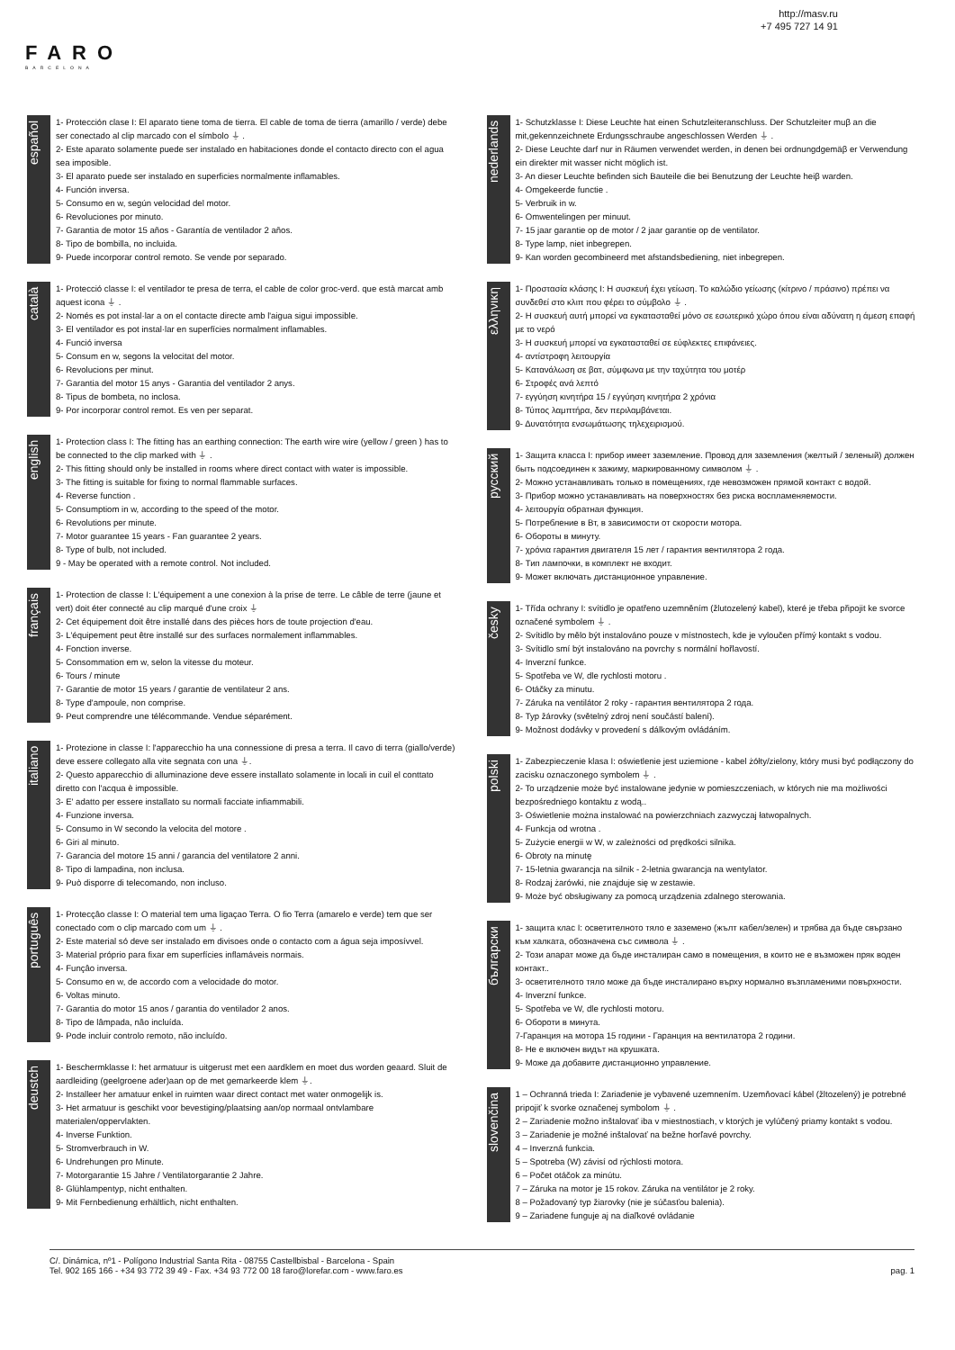http://masv.ru
+7 495 727 14 91
FARO
BARCELONA
español
1- Protección clase I: El aparato tiene toma de tierra. El cable de toma de tierra (amarillo / verde) debe ser conectado al clip marcado con el símbolo ⏚ .
2- Este aparato solamente puede ser instalado en habitaciones donde el contacto directo con el agua sea imposible.
3- El aparato puede ser instalado en superficies normalmente inflamables.
4- Función inversa.
5- Consumo en w, según velocidad del motor.
6- Revoluciones por minuto.
7- Garantia de motor 15 años - Garantía de ventilador 2 años.
8- Tipo de bombilla, no incluida.
9- Puede incorporar control remoto. Se vende por separado.
català
1- Protecció classe I: el ventilador te presa de terra, el cable de color groc-verd. que està marcat amb aquest icona ⏚ .
2- Només es pot instal·lar a on el contacte directe amb l'aigua sigui impossible.
3- El ventilador es pot instal·lar en superfícies normalment inflamables.
4- Funció inversa
5- Consum en w, segons la velocitat del motor.
6- Revolucions per minut.
7- Garantia del motor 15 anys - Garantia del ventilador 2 anys.
8- Tipus de bombeta, no inclosa.
9- Por incorporar control remot. Es ven per separat.
english
1- Protection class I: The fitting has an earthing connection: The earth wire wire (yellow / green ) has to be connected to the clip marked with ⏚ .
2- This fitting should only be installed in rooms where direct contact with water is impossible.
3- The fitting is suitable for fixing to normal flammable surfaces.
4- Reverse function .
5- Consumptiom in w, according to the speed of the motor.
6- Revolutions per minute.
7- Motor guarantee 15 years - Fan guarantee 2 years.
8- Type of bulb, not included.
9 - May be operated with a remote control. Not included.
français
1- Protection de classe I: L'équipement a une conexion à la prise de terre. Le câble de terre (jaune et vert) doit éter connecté au clip marqué d'une croix ⏚
2- Cet équipement doit être installé dans des pièces hors de toute projection d'eau.
3- L'équipement peut être installé sur des surfaces normalement inflammables.
4- Fonction inverse.
5- Consommation em w, selon la vitesse du moteur.
6- Tours / minute
7- Garantie de motor 15 years / garantie de ventilateur 2 ans.
8- Type d'ampoule, non comprise.
9- Peut comprendre une télécommande. Vendue séparément.
italiano
1- Protezione in classe I: l'apparecchio ha una connessione di presa a terra. Il cavo di terra (giallo/verde) deve essere collegato alla vite segnata con una ⏚.
2- Questo apparecchio di alluminazione deve essere installato solamente in locali in cuil el conttato diretto con l'acqua è impossible.
3- E' adatto per essere installato su normali facciate infiammabili.
4- Funzione inversa.
5- Consumo in W secondo la velocita del motore .
6- Giri al minuto.
7- Garancia del motore 15 anni / garancia del ventilatore 2 anni.
8- Tipo di lampadina, non inclusa.
9- Può disporre di telecomando, non incluso.
português
1- Protecçâo classe I: O material tem uma ligaçao Terra. O fio Terra (amarelo e verde) tem que ser conectado com o clip marcado com um ⏚ .
2- Este material só deve ser instalado em divisoes onde o contacto com a água seja imposívvel.
3- Material próprio para fixar em superfícies inflamáveis normais.
4- Funçâo inversa.
5- Consumo en w, de accordo com a velocidade do motor.
6- Voltas minuto.
7- Garantia do motor 15 anos / garantia do ventilador 2 anos.
8- Tipo de lâmpada, não incluída.
9- Pode incluir controlo remoto, não incluído.
deustch
1- Beschermklasse I: het armatuur is uitgerust met een aardklem en moet dus worden geaard. Sluit de aardleiding (geelgroene ader)aan op de met gemarkeerde klem ⏚.
2- Installeer her amatuur enkel in ruimten waar direct contact met water onmogelijk is.
3- Het armatuur is geschikt voor bevestiging/plaatsing aan/op normaal ontvlambare materialen/oppervlakten.
4- Inverse Funktion.
5- Stromverbrauch in W.
6- Undrehungen pro Minute.
7- Motorgarantie 15 Jahre / Ventilatorgarantie 2 Jahre.
8- Glühlampentyp, nicht enthalten.
9- Mit Fernbedienung erhältlich, nicht enthalten.
nederlands
1- Schutzklasse I: Diese Leuchte hat einen Schutzleiteranschluss. Der Schutzleiter muβ an die mit,gekennzeichnete Erdungsschraube angeschlossen Werden ⏚ .
2- Diese Leuchte darf nur in Räumen verwendet werden, in denen bei ordnungdgemäβ er Verwendung ein direkter mit wasser nicht möglich ist.
3- An dieser Leuchte befinden sich Bauteile die bei Benutzung der Leuchte heiβ warden.
4- Omgekeerde functie .
5- Verbruik in w.
6- Omwentelingen per minuut.
7- 15 jaar garantie op de motor / 2 jaar garantie op de ventilator.
8- Type lamp, niet inbegrepen.
9- Kan worden gecombineerd met afstandsbediening, niet inbegrepen.
ελληνικη
1- Προστασία κλάσης I: Η συσκευή έχει γείωση. Το καλώδιο γείωσης (κίτρινο / πράσινο) πρέπει να συνδεθεί στο κλιπ που φέρει το σύμβολο ⏚ .
2- Η συσκευή αυτή μπορεί να εγκατασταθεί μόνο σε εσωτερικό χώρο όπου είναι αδύνατη η άμεση επαφή με το νερό
3- Η συσκευή μπορεί να εγκατασταθεί σε εύφλεκτες επιφάνειες.
4- αντίστροφη λειτουργία
5- Κατανάλωση σε βατ, σύμφωνα με την ταχύτητα του μοτέρ
6- Στροφές ανά λεπτό
7- εγγύηση κινητήρα 15 / εγγύηση κινητήρα 2 χρόνια
8- Τύπος λαμπτήρα, δεν περιλαμβάνεται.
9- Δυνατότητα ενσωμάτωσης τηλεχειρισμού.
русский
1- Защита класса I: прибор имеет заземление. Провод для заземления (желтый / зеленый) должен быть подсоединен к зажиму, маркированному символом ⏚ .
2- Можно устанавливать только в помещениях, где невозможен прямой контакт с водой.
3- Прибор можно устанавливать на поверхностях без риска воспламеняемости.
4- λειτουργία обратная функция.
5- Потребление в Вт, в зависимости от скорости мотора.
6- Обороты в минуту.
7- χρόνια гарантия двигателя 15 лет / гарантия вентилятора 2 года.
8- Тип лампочки, в комплект не входит.
9- Может включать дистанционное управление.
česky
1- Třída ochrany I: svítidlo je opatřeno uzemněním (žlutozelený kabel), které je třeba připojit ke svorce označené symbolem ⏚ .
2- Svítidlo by mělo být instalováno pouze v místnostech, kde je vyloučen přímý kontakt s vodou.
3- Svítidlo smí být instalováno na povrchy s normální hořlavostí.
4- Inverzní funkce.
5- Spotřeba ve W, dle rychlosti motoru .
6- Otáčky za minutu.
7- Záruka na ventilátor 2 roky - гарантия вентилятора 2 года.
8- Typ žárovky (světelný zdroj není součástí balení).
9- Možnost dodávky v provedení s dálkovým ovládáním.
polski
1- Zabezpieczenie klasa I: oświetlenie jest uziemione - kabel żółty/zielony, który musi być podłączony do zacisku oznaczonego symbolem ⏚ .
2- To urządzenie może być instalowane jedynie w pomieszczeniach, w których nie ma możliwości bezpośredniego kontaktu z wodą..
3- Oświetlenie można instalować na powierzchniach zazwyczaj łatwopalnych.
4- Funkcja od wrotna .
5- Zużycie energii w W, w zależności od prędkości silnika.
6- Obroty na minutę
7- 15-letnia gwarancja na silnik - 2-letnia gwarancja na wentylator.
8- Rodzaj żarówki, nie znajduje się w zestawie.
9- Może być obsługiwany za pomocą urządzenia zdalnego sterowania.
български
1- защита клас I: осветителното тяло е заземено (жълт кабел/зелен) и трябва да бъде свързано към халката, обозначена със символа ⏚ .
2- Този апарат може да бъде инсталиран само в помещения, в които не е възможен пряк воден контакт..
3- осветителното тяло може да бъде инсталирано върху нормално възпламеними повърхности.
4- Inverzní funkce.
5- Spotřeba ve W, dle rychlosti motoru.
6- Обороти в минута.
7-Гаранция на мотора 15 години - Гаранция на вентилатора 2 години.
8- Не е включен видът на крушката.
9- Може да добавите дистанционно управление.
slovenčina
1 – Ochranná trieda I: Zariadenie je vybavené uzemnením. Uzemňovací kábel (žltozelený) je potrebné pripojiť k svorke označenej symbolom ⏚ .
2 – Zariadenie možno inštalovať iba v miestnostiach, v ktorých je vylúčený priamy kontakt s vodou.
3 – Zariadenie je možné inštalovať na bežne horľavé povrchy.
4 – Inverzná funkcia.
5 – Spotreba (W) závisí od rýchlosti motora.
6 – Počet otáčok za minútu.
7 – Záruka na motor je 15 rokov. Záruka na ventilátor je 2 roky.
8 – Požadovaný typ žiarovky (nie je súčasťou balenia).
9 – Zariadene funguje aj na diaľkové ovládanie
C/. Dinámica, nº1 - Polígono Industrial Santa Rita - 08755 Castellbisbal - Barcelona - Spain
Tel. 902 165 166 - +34 93 772 39 49 - Fax. +34 93 772 00 18 faro@lorefar.com - www.faro.es
pag. 1